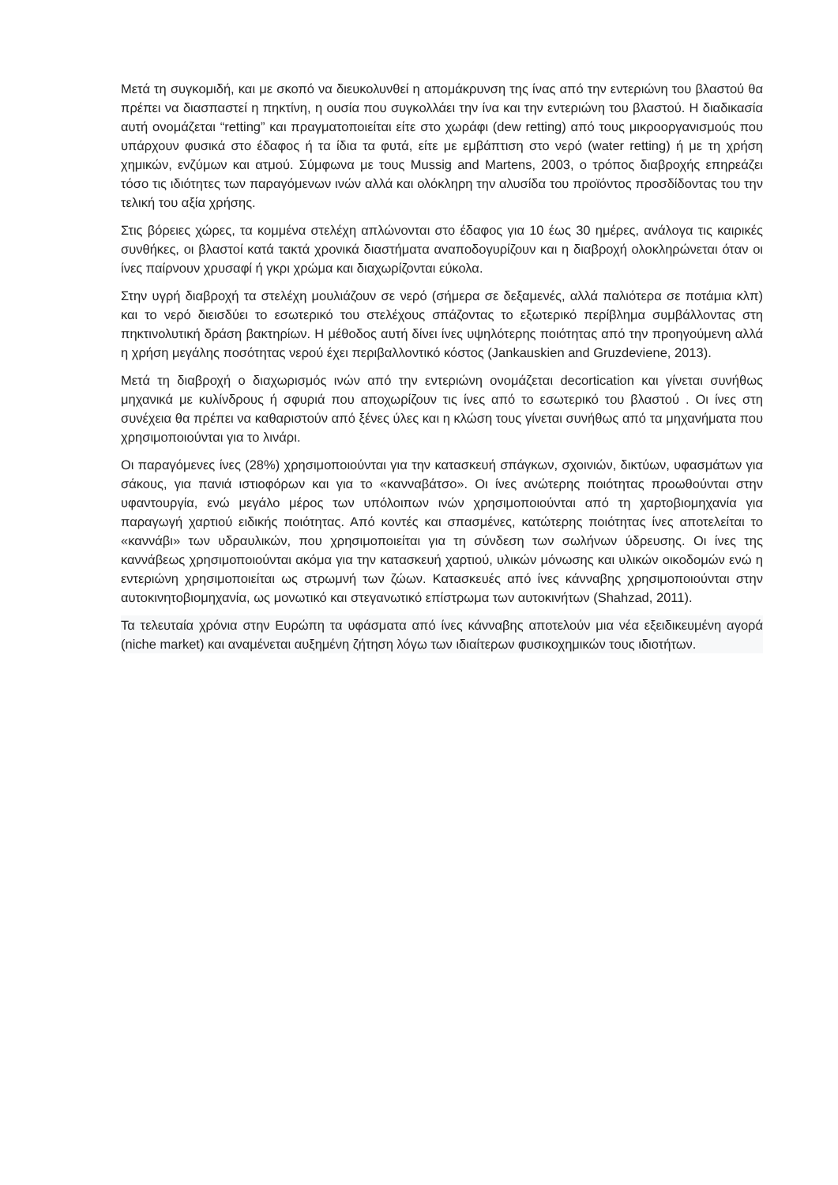Μετά τη συγκομιδή, και με σκοπό να διευκολυνθεί η απομάκρυνση της ίνας από την εντεριώνη του βλαστού θα πρέπει να διασπαστεί η πηκτίνη, η ουσία που συγκολλάει την ίνα και την εντεριώνη του βλαστού. Η διαδικασία αυτή ονομάζεται “retting” και πραγματοποιείται είτε στο χωράφι (dew retting) από τους μικροοργανισμούς που υπάρχουν φυσικά στο έδαφος ή τα ίδια τα φυτά, είτε με εμβάπτιση στο νερό (water retting) ή με τη χρήση χημικών, ενζύμων και ατμού. Σύμφωνα με τους Mussig and Martens, 2003, ο τρόπος διαβροχής επηρεάζει τόσο τις ιδιότητες των παραγόμενων ινών αλλά και ολόκληρη την αλυσίδα του προϊόντος προσδίδοντας του την τελική του αξία χρήσης.
Στις βόρειες χώρες, τα κομμένα στελέχη απλώνονται στο έδαφος για 10 έως 30 ημέρες, ανάλογα τις καιρικές συνθήκες, οι βλαστοί κατά τακτά χρονικά διαστήματα αναποδογυρίζουν και η διαβροχή ολοκληρώνεται όταν οι ίνες παίρνουν χρυσαφί ή γκρι χρώμα και διαχωρίζονται εύκολα.
Στην υγρή διαβροχή τα στελέχη μουλιάζουν σε νερό (σήμερα σε δεξαμενές, αλλά παλιότερα σε ποτάμια κλπ) και το νερό διεισδύει το εσωτερικό του στελέχους σπάζοντας το εξωτερικό περίβλημα συμβάλλοντας στη πηκτινολυτική δράση βακτηρίων. Η μέθοδος αυτή δίνει ίνες υψηλότερης ποιότητας από την προηγούμενη αλλά η χρήση μεγάλης ποσότητας νερού έχει περιβαλλοντικό κόστος (Jankauskien and Gruzdeviene, 2013).
Μετά τη διαβροχή ο διαχωρισμός ινών από την εντεριώνη ονομάζεται decortication και γίνεται συνήθως μηχανικά με κυλίνδρους ή σφυριά που αποχωρίζουν τις ίνες από το εσωτερικό του βλαστού . Οι ίνες στη συνέχεια θα πρέπει να καθαριστούν από ξένες ύλες και η κλώση τους γίνεται συνήθως από τα μηχανήματα που χρησιμοποιούνται για το λινάρι.
Οι παραγόμενες ίνες (28%) χρησιμοποιούνται για την κατασκευή σπάγκων, σχοινιών, δικτύων, υφασμάτων για σάκους, για πανιά ιστιοφόρων και για το «κανναβάτσο». Οι ίνες ανώτερης ποιότητας προωθούνται στην υφαντουργία, ενώ μεγάλο μέρος των υπόλοιπων ινών χρησιμοποιούνται από τη χαρτοβιομηχανία για παραγωγή χαρτιού ειδικής ποιότητας. Από κοντές και σπασμένες, κατώτερης ποιότητας ίνες αποτελείται το «καννάβι» των υδραυλικών, που χρησιμοποιείται για τη σύνδεση των σωλήνων ύδρευσης. Οι ίνες της καννάβεως χρησιμοποιούνται ακόμα για την κατασκευή χαρτιού, υλικών μόνωσης και υλικών οικοδομών ενώ η εντεριώνη χρησιμοποιείται ως στρωμνή των ζώων. Κατασκευές από ίνες κάνναβης χρησιμοποιούνται στην αυτοκινητοβιομηχανία, ως μονωτικό και στεγανωτικό επίστρωμα των αυτοκινήτων (Shahzad, 2011).
Τα τελευταία χρόνια στην Ευρώπη τα υφάσματα από ίνες κάνναβης αποτελούν μια νέα εξειδικευμένη αγορά (niche market) και αναμένεται αυξημένη ζήτηση λόγω των ιδιαίτερων φυσικοχημικών τους ιδιοτήτων.